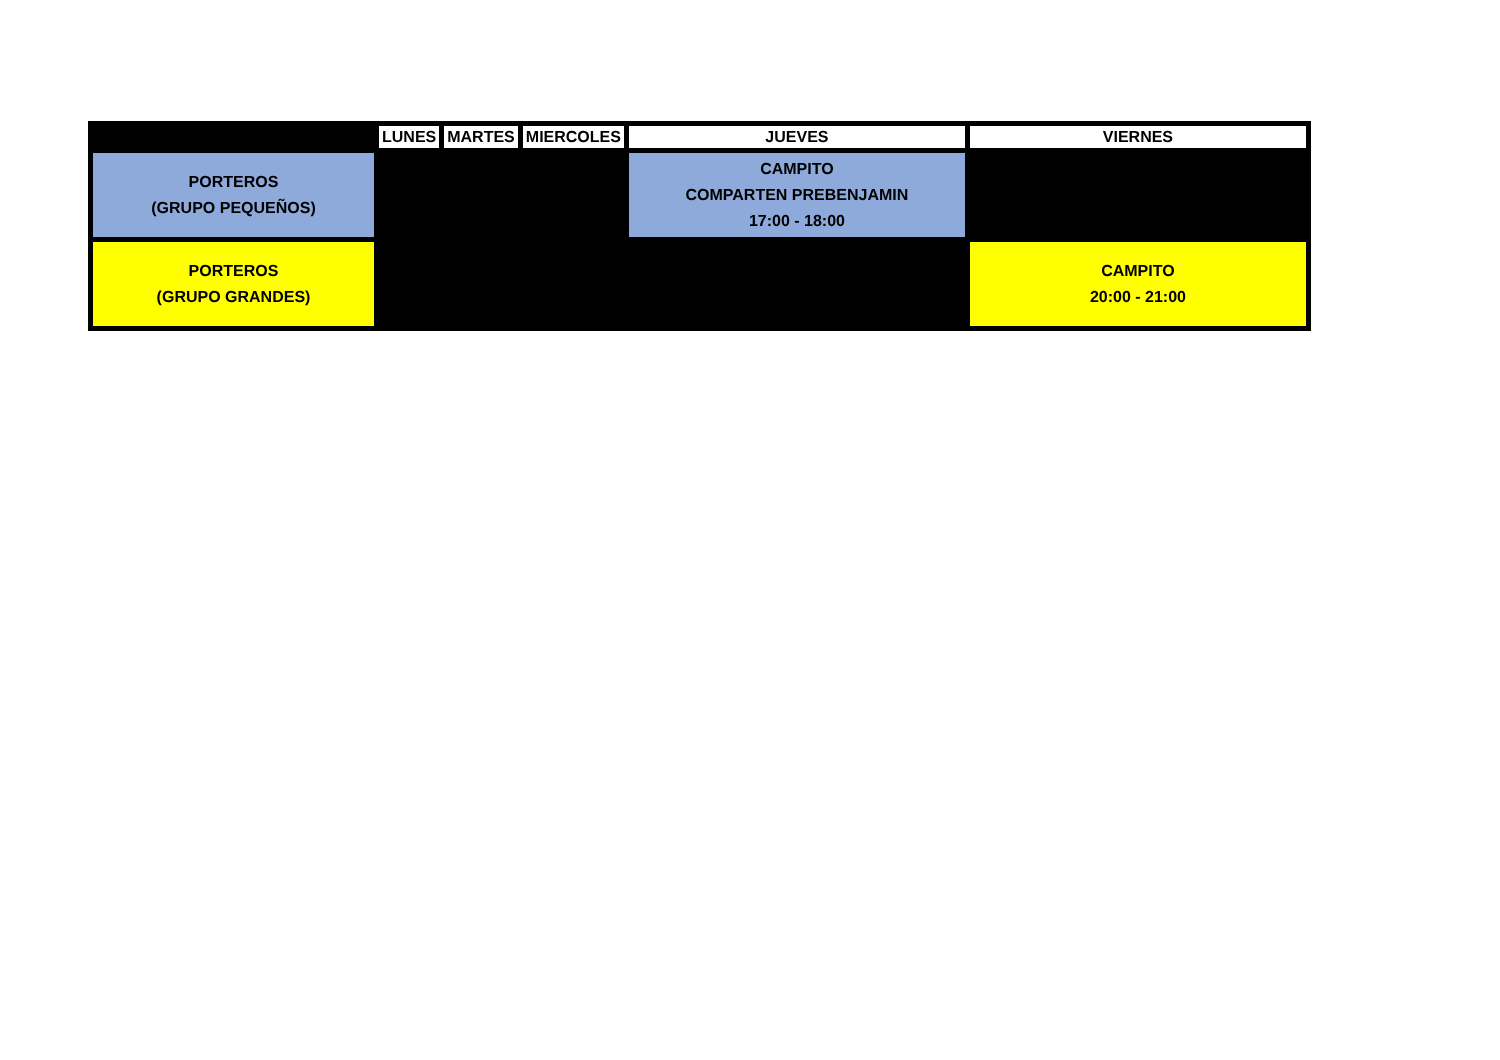| | LUNES | MARTES | MIERCOLES | JUEVES | VIERNES |
| --- | --- | --- | --- | --- | --- |
| PORTEROS (GRUPO PEQUEÑOS) | | | | CAMPITO COMPARTEN PREBENJAMIN 17:00 - 18:00 | |
| PORTEROS (GRUPO GRANDES) | | | | | CAMPITO 20:00 - 21:00 |